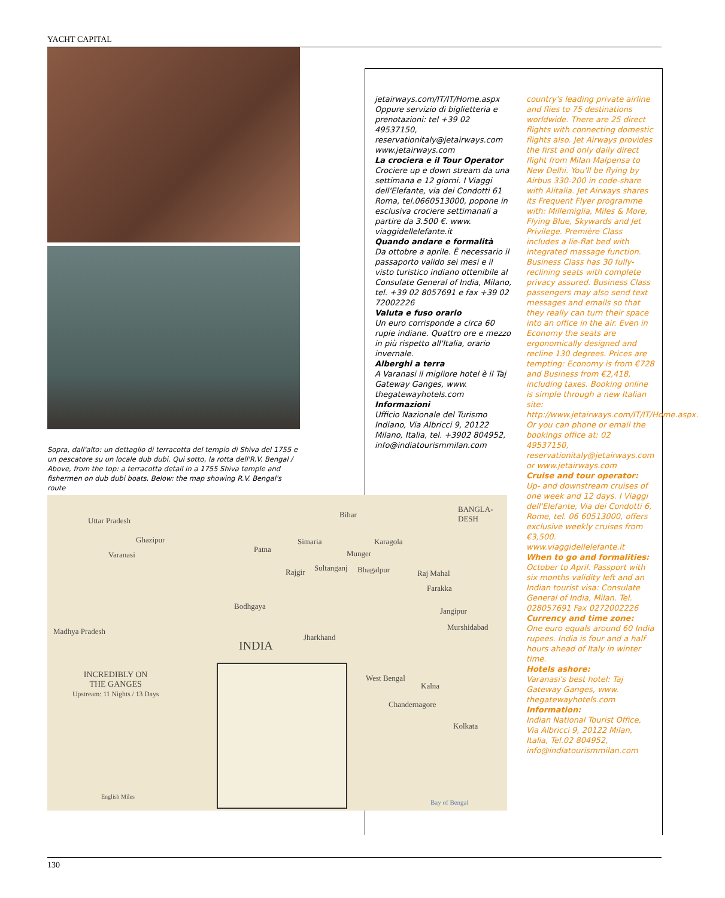YACHT CAPITAL
Sopra, dall'alto: un dettaglio di terracotta del tempio di Shiva del 1755 e un pescatore su un locale dub dubi. Qui sotto, la rotta dell'R.V. Bengal / Above, from the top: a terracotta detail in a 1755 Shiva temple and fishermen on dub dubi boats. Below: the map showing R.V. Bengal's route
jetairways.com/IT/IT/Home.aspx Oppure servizio di biglietteria e prenotazioni: tel +39 02 49537150, reservationitaly@jetairways.com www.jetairways.com
La crociera e il Tour Operator
Crociere up e down stream da una settimana e 12 giorni. I Viaggi dell'Elefante, via dei Condotti 61 Roma, tel.0660513000, popone in esclusiva crociere settimanali a partire da 3.500 €. www. viaggidellelefante.it
Quando andare e formalità
Da ottobre a aprile. È necessario il passaporto valido sei mesi e il visto turistico indiano ottenibile al Consulate General of India, Milano, tel. +39 02 8057691 e fax +39 02 72002226
Valuta e fuso orario
Un euro corrisponde a circa 60 rupie indiane. Quattro ore e mezzo in più rispetto all'Italia, orario invernale.
Alberghi a terra
A Varanasi il migliore hotel è il Taj Gateway Ganges, www. thegatewayhotels.com
Informazioni
Ufficio Nazionale del Turismo Indiano, Via Albricci 9, 20122 Milano, Italia, tel. +3902 804952, info@indiatourismmilan.com
country's leading private airline and flies to 75 destinations worldwide. There are 25 direct flights with connecting domestic flights also. Jet Airways provides the first and only daily direct flight from Milan Malpensa to New Delhi. You'll be flying by Airbus 330-200 in code-share with Alitalia. Jet Airways shares its Frequent Flyer programme with: Millemiglia, Miles & More, Flying Blue, Skywards and Jet Privilege. Première Class includes a lie-flat bed with integrated massage function. Business Class has 30 fully-reclining seats with complete privacy assured. Business Class passengers may also send text messages and emails so that they really can turn their space into an office in the air. Even in Economy the seats are ergonomically designed and recline 130 degrees. Prices are tempting: Economy is from €728 and Business from €2,418, including taxes. Booking online is simple through a new Italian site: http://www.jetairways.com/IT/IT/Home.aspx. Or you can phone or email the bookings office at: 02 49537150, reservationitaly@jetairways.com or www.jetairways.com
Cruise and tour operator:
Up- and downstream cruises of one week and 12 days. I Viaggi dell'Elefante, Via dei Condotti 6, Rome, tel. 06 60513000, offers exclusive weekly cruises from €3,500. www.viaggidellelefante.it
When to go and formalities:
October to April. Passport with six months validity left and an Indian tourist visa: Consulate General of India, Milan. Tel. 028057691 Fax 0272002226
Currency and time zone:
One euro equals around 60 India rupees. India is four and a half hours ahead of Italy in winter time.
Hotels ashore:
Varanasi's best hotel: Taj Gateway Ganges, www. thegatewayhotels.com
Information:
Indian National Tourist Office, Via Albricci 9, 20122 Milan, Italia, Tel.02 804952, info@indiatourismmilan.com
Uttar Pradesh
Bihar
BANGLA-
DESH
Ghazipur
Varanasi
Patna
Simaria Karagola
Munger
Rajgir Sultanganj Bhagalpur Raj Mahal
Farakka
Bodhgaya
Jangipur
Murshidabad Madhya Pradesh
Jharkhand
INDIA
INCREDIBLY ON
THE GANGES
Upstream: 11 Nights / 13 Days
West Bengal
Kalna
Chandernagore
Kolkata
English Miles
Bay of Bengal
130